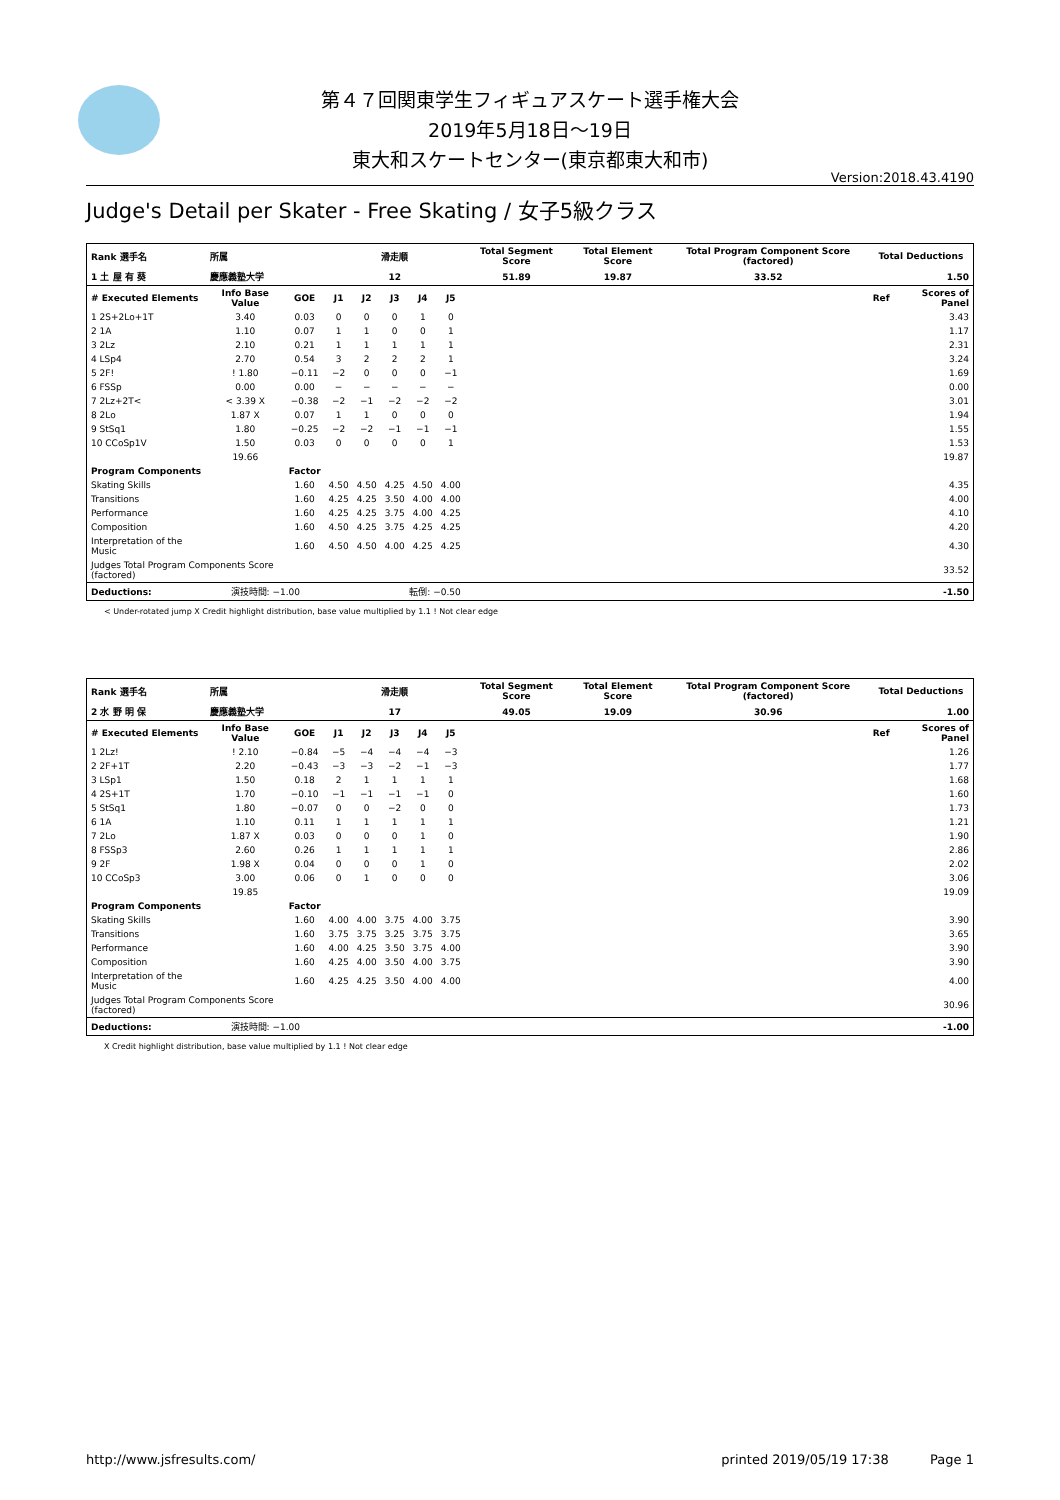第４７回関東学生フィギュアスケート選手権大会
2019年5月18日～19日
東大和スケートセンター(東京都東大和市)
Version:2018.43.4190
Judge's Detail per Skater - Free Skating / 女子5級クラス
| Rank 選手名 | 所属 | | 滑走順 | | | | | Total Segment Score | Total Element Score | Total Program Component Score (factored) | Total Deductions | |
| 1 土 屋 有 葵 | 慶應義塾大学 | | 12 | | | | | 51.89 | 19.87 | 33.52 | 1.50 | |
| # Executed Elements | Info Base Value | GOE | J1 | J2 | J3 | J4 | J5 | | | | Ref | Scores of Panel |
| 1 2S+2Lo+1T | 3.40 | 0.03 | 0 | 0 | 0 | 1 | 0 | | | | | 3.43 |
| 2 1A | 1.10 | 0.07 | 1 | 1 | 0 | 0 | 1 | | | | | 1.17 |
| 3 2Lz | 2.10 | 0.21 | 1 | 1 | 1 | 1 | 1 | | | | | 2.31 |
| 4 LSp4 | 2.70 | 0.54 | 3 | 2 | 2 | 2 | 1 | | | | | 3.24 |
| 5 2F! | ! 1.80 | −0.11 | −2 | 0 | 0 | 0 | −1 | | | | | 1.69 |
| 6 FSSp | 0.00 | 0.00 | − | − | − | − | − | | | | | 0.00 |
| 7 2Lz+2T< | < 3.39 X | −0.38 | −2 | −1 | −2 | −2 | −2 | | | | | 3.01 |
| 8 2Lo | 1.87 X | 0.07 | 1 | 1 | 0 | 0 | 0 | | | | | 1.94 |
| 9 StSq1 | 1.80 | −0.25 | −2 | −2 | −1 | −1 | −1 | | | | | 1.55 |
| 10 CCoSp1V | 1.50 | 0.03 | 0 | 0 | 0 | 0 | 1 | | | | | 1.53 |
| | 19.66 | | | | | | | | | | | 19.87 |
| Program Components | | Factor | | | | | | | | | | |
| Skating Skills | | 1.60 | 4.50 | 4.50 | 4.25 | 4.50 | 4.00 | | | | | 4.35 |
| Transitions | | 1.60 | 4.25 | 4.25 | 3.50 | 4.00 | 4.00 | | | | | 4.00 |
| Performance | | 1.60 | 4.25 | 4.25 | 3.75 | 4.00 | 4.25 | | | | | 4.10 |
| Composition | | 1.60 | 4.50 | 4.25 | 3.75 | 4.25 | 4.25 | | | | | 4.20 |
| Interpretation of the Music | | 1.60 | 4.50 | 4.50 | 4.00 | 4.25 | 4.25 | | | | | 4.30 |
| Judges Total Program Components Score (factored) | | | | | | | | | | | | 33.52 |
| Deductions: | 演技時間: −1.00 | | 転倒: −0.50 | | | | | | | | | -1.50 |
< Under-rotated jump X Credit highlight distribution, base value multiplied by 1.1 ! Not clear edge
| Rank 選手名 | 所属 | | 滑走順 | | | | | Total Segment Score | Total Element Score | Total Program Component Score (factored) | Total Deductions | |
| 2 水 野 明 保 | 慶應義塾大学 | | 17 | | | | | 49.05 | 19.09 | 30.96 | 1.00 | |
| # Executed Elements | Info Base Value | GOE | J1 | J2 | J3 | J4 | J5 | | | | Ref | Scores of Panel |
| 1 2Lz! | ! 2.10 | −0.84 | −5 | −4 | −4 | −4 | −3 | | | | | 1.26 |
| 2 2F+1T | 2.20 | −0.43 | −3 | −3 | −2 | −1 | −3 | | | | | 1.77 |
| 3 LSp1 | 1.50 | 0.18 | 2 | 1 | 1 | 1 | 1 | | | | | 1.68 |
| 4 2S+1T | 1.70 | −0.10 | −1 | −1 | −1 | −1 | 0 | | | | | 1.60 |
| 5 StSq1 | 1.80 | −0.07 | 0 | 0 | −2 | 0 | 0 | | | | | 1.73 |
| 6 1A | 1.10 | 0.11 | 1 | 1 | 1 | 1 | 1 | | | | | 1.21 |
| 7 2Lo | 1.87 X | 0.03 | 0 | 0 | 0 | 1 | 0 | | | | | 1.90 |
| 8 FSSp3 | 2.60 | 0.26 | 1 | 1 | 1 | 1 | 1 | | | | | 2.86 |
| 9 2F | 1.98 X | 0.04 | 0 | 0 | 0 | 1 | 0 | | | | | 2.02 |
| 10 CCoSp3 | 3.00 | 0.06 | 0 | 1 | 0 | 0 | 0 | | | | | 3.06 |
| | 19.85 | | | | | | | | | | | 19.09 |
| Program Components | | Factor | | | | | | | | | | |
| Skating Skills | | 1.60 | 4.00 | 4.00 | 3.75 | 4.00 | 3.75 | | | | | 3.90 |
| Transitions | | 1.60 | 3.75 | 3.75 | 3.25 | 3.75 | 3.75 | | | | | 3.65 |
| Performance | | 1.60 | 4.00 | 4.25 | 3.50 | 3.75 | 4.00 | | | | | 3.90 |
| Composition | | 1.60 | 4.25 | 4.00 | 3.50 | 4.00 | 3.75 | | | | | 3.90 |
| Interpretation of the Music | | 1.60 | 4.25 | 4.25 | 3.50 | 4.00 | 4.00 | | | | | 4.00 |
| Judges Total Program Components Score (factored) | | | | | | | | | | | | 30.96 |
| Deductions: | 演技時間: −1.00 | | | | | | | | | | | -1.00 |
X Credit highlight distribution, base value multiplied by 1.1 ! Not clear edge
http://www.jsfresults.com/ printed 2019/05/19 17:38 Page 1